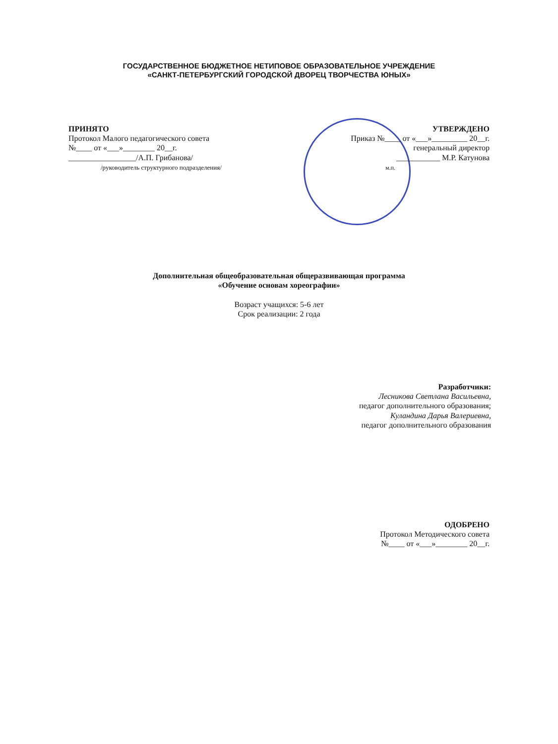ГОСУДАРСТВЕННОЕ БЮДЖЕТНОЕ НЕТИПОВОЕ ОБРАЗОВАТЕЛЬНОЕ УЧРЕЖДЕНИЕ
«САНКТ-ПЕТЕРБУРГСКИЙ ГОРОДСКОЙ ДВОРЕЦ ТВОРЧЕСТВА ЮНЫХ»
ПРИНЯТО
Протокол Малого педагогического совета
№____ от «___»________ 20__г.
_________________/А.П. Грибанова/
/руководитель структурного подразделения/
УТВЕРЖДЕНО
Приказ №____ от «___»_________ 20__г.
генеральный директор
___________ М.Р. Катунова
м.п.
Дополнительная общеобразовательная общеразвивающая программа
«Обучение основам хореографии»
Возраст учащихся: 5-6 лет
Срок реализации: 2 года
Разработчики:
Лесникова Светлана Васильевна,
педагог дополнительного образования;
Куландина Дарья Валериевна,
педагог дополнительного образования
ОДОБРЕНО
Протокол Методического совета
№____ от «___»________ 20__г.